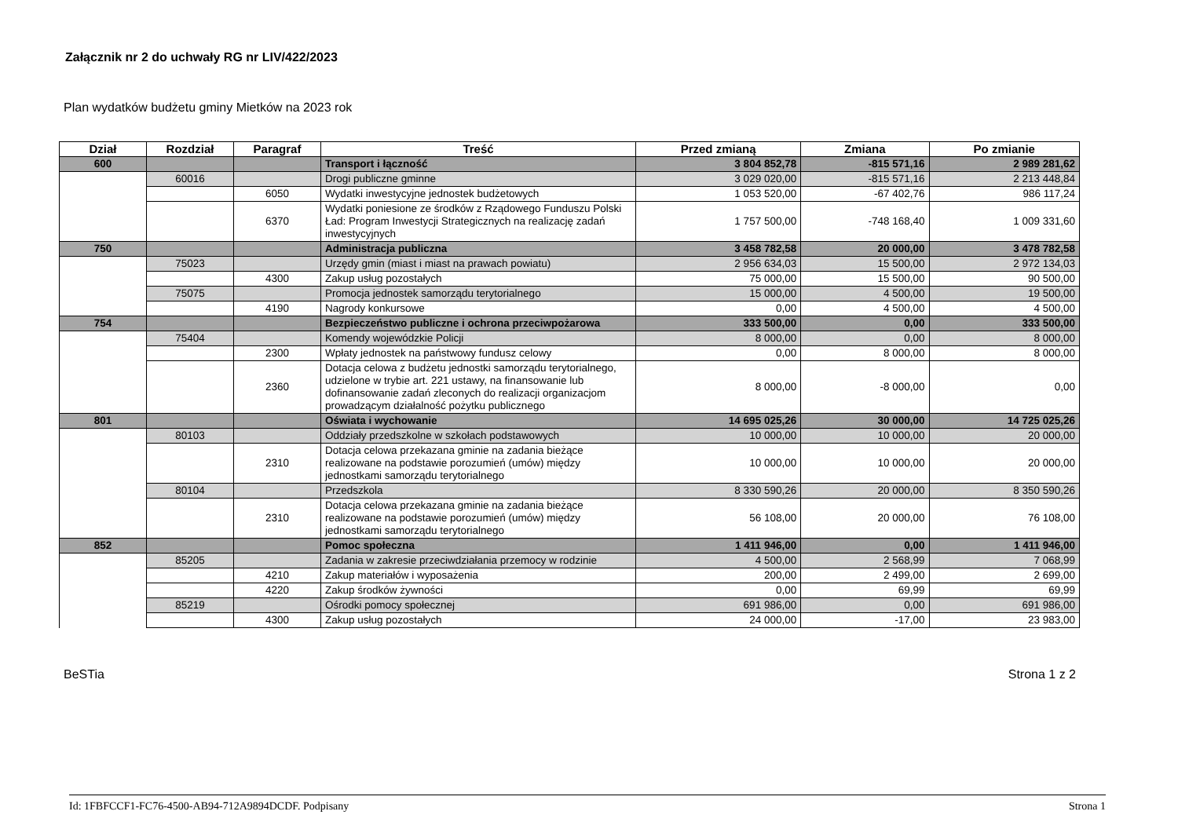Załącznik nr 2 do uchwały RG nr LIV/422/2023
Plan wydatków budżetu gminy Mietków na 2023 rok
| Dział | Rozdział | Paragraf | Treść | Przed zmianą | Zmiana | Po zmianie |
| --- | --- | --- | --- | --- | --- | --- |
| 600 | | | Transport i łączność | 3 804 852,78 | -815 571,16 | 2 989 281,62 |
| | 60016 | | Drogi publiczne gminne | 3 029 020,00 | -815 571,16 | 2 213 448,84 |
| | | 6050 | Wydatki inwestycyjne jednostek budżetowych | 1 053 520,00 | -67 402,76 | 986 117,24 |
| | | 6370 | Wydatki poniesione ze środków z Rządowego Funduszu Polski Ład: Program Inwestycji Strategicznych na realizację zadań inwestycyjnych | 1 757 500,00 | -748 168,40 | 1 009 331,60 |
| 750 | | | Administracja publiczna | 3 458 782,58 | 20 000,00 | 3 478 782,58 |
| | 75023 | | Urzędy gmin (miast i miast na prawach powiatu) | 2 956 634,03 | 15 500,00 | 2 972 134,03 |
| | | 4300 | Zakup usług pozostałych | 75 000,00 | 15 500,00 | 90 500,00 |
| | 75075 | | Promocja jednostek samorządu terytorialnego | 15 000,00 | 4 500,00 | 19 500,00 |
| | | 4190 | Nagrody konkursowe | 0,00 | 4 500,00 | 4 500,00 |
| 754 | | | Bezpieczeństwo publiczne i ochrona przeciwpożarowa | 333 500,00 | 0,00 | 333 500,00 |
| | 75404 | | Komendy wojewódzkie Policji | 8 000,00 | 0,00 | 8 000,00 |
| | | 2300 | Wpłaty jednostek na państwowy fundusz celowy | 0,00 | 8 000,00 | 8 000,00 |
| | | 2360 | Dotacja celowa z budżetu jednostki samorządu terytorialnego, udzielone w trybie art. 221 ustawy, na finansowanie lub dofinansowanie zadań zleconych do realizacji organizacjom prowadzącym działalność pożytku publicznego | 8 000,00 | -8 000,00 | 0,00 |
| 801 | | | Oświata i wychowanie | 14 695 025,26 | 30 000,00 | 14 725 025,26 |
| | 80103 | | Oddziały przedszkolne w szkołach podstawowych | 10 000,00 | 10 000,00 | 20 000,00 |
| | | 2310 | Dotacja celowa przekazana gminie na zadania bieżące realizowane na podstawie porozumień (umów) między jednostkami samorządu terytorialnego | 10 000,00 | 10 000,00 | 20 000,00 |
| | 80104 | | Przedszkola | 8 330 590,26 | 20 000,00 | 8 350 590,26 |
| | | 2310 | Dotacja celowa przekazana gminie na zadania bieżące realizowane na podstawie porozumień (umów) między jednostkami samorządu terytorialnego | 56 108,00 | 20 000,00 | 76 108,00 |
| 852 | | | Pomoc społeczna | 1 411 946,00 | 0,00 | 1 411 946,00 |
| | 85205 | | Zadania w zakresie przeciwdziałania przemocy w rodzinie | 4 500,00 | 2 568,99 | 7 068,99 |
| | | 4210 | Zakup materiałów i wyposażenia | 200,00 | 2 499,00 | 2 699,00 |
| | | 4220 | Zakup środków żywności | 0,00 | 69,99 | 69,99 |
| | 85219 | | Ośrodki pomocy społecznej | 691 986,00 | 0,00 | 691 986,00 |
| | | 4300 | Zakup usług pozostałych | 24 000,00 | -17,00 | 23 983,00 |
BeSTia Strona 1 z 2
Id: 1FBFCCF1-FC76-4500-AB94-712A9894DCDF. Podpisany Strona 1